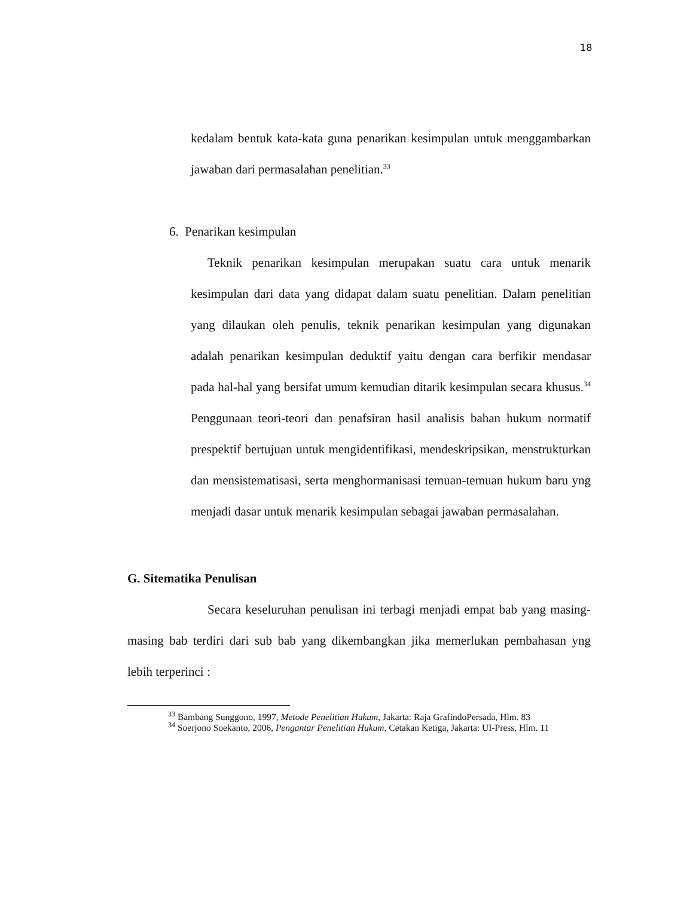18
kedalam bentuk kata-kata guna penarikan kesimpulan untuk menggambarkan jawaban dari permasalahan penelitian.<sup>33</sup>
6. Penarikan kesimpulan
Teknik penarikan kesimpulan merupakan suatu cara untuk menarik kesimpulan dari data yang didapat dalam suatu penelitian. Dalam penelitian yang dilaukan oleh penulis, teknik penarikan kesimpulan yang digunakan adalah penarikan kesimpulan deduktif yaitu dengan cara berfikir mendasar pada hal-hal yang bersifat umum kemudian ditarik kesimpulan secara khusus.<sup>34</sup> Penggunaan teori-teori dan penafsiran hasil analisis bahan hukum normatif prespektif bertujuan untuk mengidentifikasi, mendeskripsikan, menstrukturkan dan mensistematisasi, serta menghormanisasi temuan-temuan hukum baru yng menjadi dasar untuk menarik kesimpulan sebagai jawaban permasalahan.
G. Sitematika Penulisan
Secara keseluruhan penulisan ini terbagi menjadi empat bab yang masing-masing bab terdiri dari sub bab yang dikembangkan jika memerlukan pembahasan yng lebih terperinci :
<sup>33</sup> Bambang Sunggono, 1997, Metode Penelitian Hukum, Jakarta: Raja GrafindoPersada, Hlm. 83
<sup>34</sup> Soerjono Soekanto, 2006, Pengantar Penelitian Hukum, Cetakan Ketiga, Jakarta: UI-Press, Hlm. 11